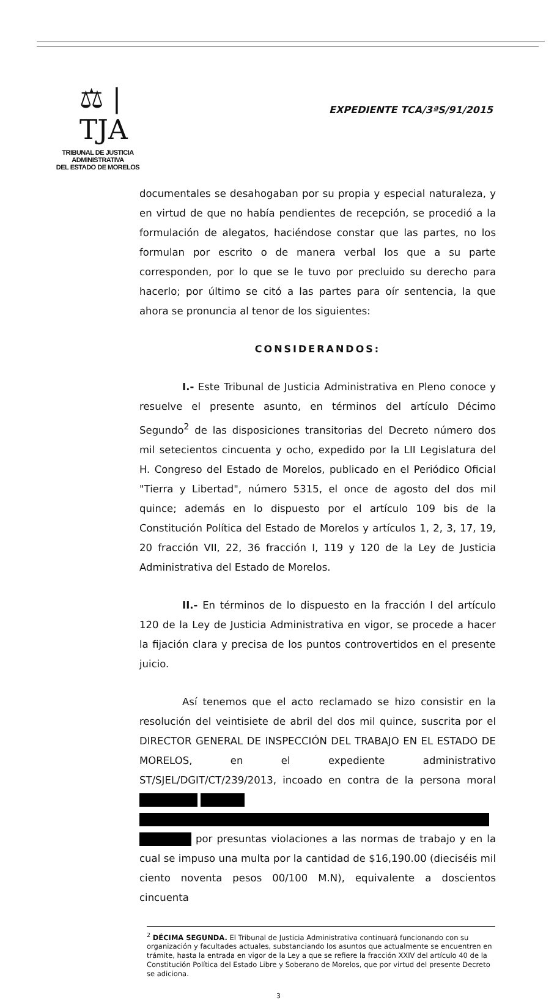⚖ | TJA
TRIBUNAL DE JUSTICIA ADMINISTRATIVA
DEL ESTADO DE MORELOS
EXPEDIENTE TCA/3ªS/91/2015
documentales se desahogaban por su propia y especial naturaleza, y en virtud de que no había pendientes de recepción, se procedió a la formulación de alegatos, haciéndose constar que las partes, no los formulan por escrito o de manera verbal los que a su parte corresponden, por lo que se le tuvo por precluido su derecho para hacerlo; por último se citó a las partes para oír sentencia, la que ahora se pronuncia al tenor de los siguientes:
CONSIDERANDOS:
I.- Este Tribunal de Justicia Administrativa en Pleno conoce y resuelve el presente asunto, en términos del artículo Décimo Segundo<sup>2</sup> de las disposiciones transitorias del Decreto número dos mil setecientos cincuenta y ocho, expedido por la LII Legislatura del H. Congreso del Estado de Morelos, publicado en el Periódico Oficial "Tierra y Libertad", número 5315, el once de agosto del dos mil quince; además en lo dispuesto por el artículo 109 bis de la Constitución Política del Estado de Morelos y artículos 1, 2, 3, 17, 19, 20 fracción VII, 22, 36 fracción I, 119 y 120 de la Ley de Justicia Administrativa del Estado de Morelos.
II.- En términos de lo dispuesto en la fracción I del artículo 120 de la Ley de Justicia Administrativa en vigor, se procede a hacer la fijación clara y precisa de los puntos controvertidos en el presente juicio.
Así tenemos que el acto reclamado se hizo consistir en la resolución del veintisiete de abril del dos mil quince, suscrita por el DIRECTOR GENERAL DE INSPECCIÓN DEL TRABAJO EN EL ESTADO DE MORELOS, en el expediente administrativo ST/SJEL/DGIT/CT/239/2013, incoado en contra de la persona moral
por presuntas violaciones a las normas de trabajo y en la cual se impuso una multa por la cantidad de $16,190.00 (dieciséis mil ciento noventa pesos 00/100 M.N), equivalente a doscientos cincuenta
<sup>2</sup> DÉCIMA SEGUNDA. El Tribunal de Justicia Administrativa continuará funcionando con su organización y facultades actuales, substanciando los asuntos que actualmente se encuentren en trámite, hasta la entrada en vigor de la Ley a que se refiere la fracción XXIV del artículo 40 de la Constitución Política del Estado Libre y Soberano de Morelos, que por virtud del presente Decreto se adiciona.
3